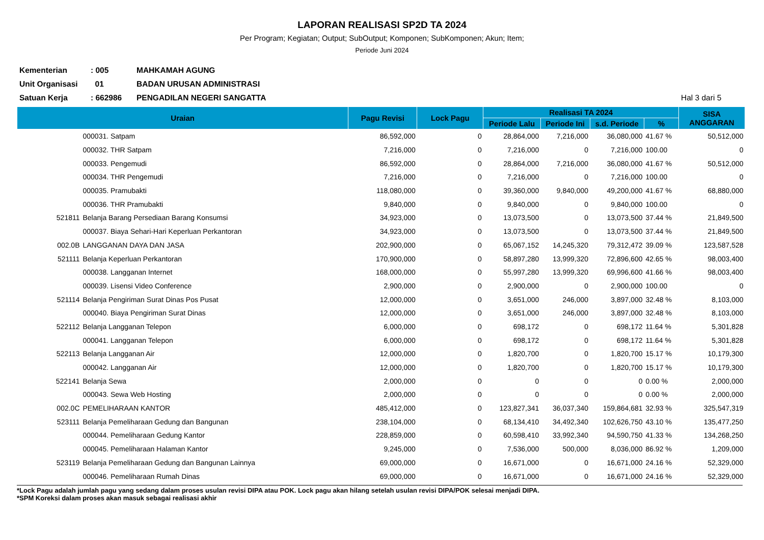LAPORAN REALISASI SP2D TA 2024
Per Program; Kegiatan; Output; SubOutput; Komponen; SubKomponen; Akun; Item;
Periode Juni 2024
Kementerian: 005 MAHKAMAH AGUNG
Unit Organisasi 01 BADAN URUSAN ADMINISTRASI
Satuan Kerja: 662986 PENGADILAN NEGERI SANGATTA Hal 3 dari 5
| Uraian | | Pagu Revisi | Lock Pagu | Realisasi TA 2024 | | | | SISA ANGGARAN |
| --- | --- | --- | --- | --- | --- | --- | --- | --- |
| | | | | Periode Lalu | Periode Ini | s.d. Periode | % | |
| | 000031. Satpam | 86,592,000 | 0 | 28,864,000 | 7,216,000 | 36,080,000 | 41.67 % | 50,512,000 |
| | 000032. THR Satpam | 7,216,000 | 0 | 7,216,000 | 0 | 7,216,000 | 100.00 | 0 |
| | 000033. Pengemudi | 86,592,000 | 0 | 28,864,000 | 7,216,000 | 36,080,000 | 41.67 % | 50,512,000 |
| | 000034. THR Pengemudi | 7,216,000 | 0 | 7,216,000 | 0 | 7,216,000 | 100.00 | 0 |
| | 000035. Pramubakti | 118,080,000 | 0 | 39,360,000 | 9,840,000 | 49,200,000 | 41.67 % | 68,880,000 |
| | 000036. THR Pramubakti | 9,840,000 | 0 | 9,840,000 | 0 | 9,840,000 | 100.00 | 0 |
| 521811 | Belanja Barang Persediaan Barang Konsumsi | 34,923,000 | 0 | 13,073,500 | 0 | 13,073,500 | 37.44 % | 21,849,500 |
| | 000037. Biaya Sehari-Hari Keperluan Perkantoran | 34,923,000 | 0 | 13,073,500 | 0 | 13,073,500 | 37.44 % | 21,849,500 |
| 002.0B | LANGGANAN DAYA DAN JASA | 202,900,000 | 0 | 65,067,152 | 14,245,320 | 79,312,472 | 39.09 % | 123,587,528 |
| 521111 | Belanja Keperluan Perkantoran | 170,900,000 | 0 | 58,897,280 | 13,999,320 | 72,896,600 | 42.65 % | 98,003,400 |
| | 000038. Langganan Internet | 168,000,000 | 0 | 55,997,280 | 13,999,320 | 69,996,600 | 41.66 % | 98,003,400 |
| | 000039. Lisensi Video Conference | 2,900,000 | 0 | 2,900,000 | 0 | 2,900,000 | 100.00 | 0 |
| 521114 | Belanja Pengiriman Surat Dinas Pos Pusat | 12,000,000 | 0 | 3,651,000 | 246,000 | 3,897,000 | 32.48 % | 8,103,000 |
| | 000040. Biaya Pengiriman Surat Dinas | 12,000,000 | 0 | 3,651,000 | 246,000 | 3,897,000 | 32.48 % | 8,103,000 |
| 522112 | Belanja Langganan Telepon | 6,000,000 | 0 | 698,172 | 0 | 698,172 | 11.64 % | 5,301,828 |
| | 000041. Langganan Telepon | 6,000,000 | 0 | 698,172 | 0 | 698,172 | 11.64 % | 5,301,828 |
| 522113 | Belanja Langganan Air | 12,000,000 | 0 | 1,820,700 | 0 | 1,820,700 | 15.17 % | 10,179,300 |
| | 000042. Langganan Air | 12,000,000 | 0 | 1,820,700 | 0 | 1,820,700 | 15.17 % | 10,179,300 |
| 522141 | Belanja Sewa | 2,000,000 | 0 | 0 | 0 | 0 | 0.00 % | 2,000,000 |
| | 000043. Sewa Web Hosting | 2,000,000 | 0 | 0 | 0 | 0 | 0.00 % | 2,000,000 |
| 002.0C | PEMELIHARAAN KANTOR | 485,412,000 | 0 | 123,827,341 | 36,037,340 | 159,864,681 | 32.93 % | 325,547,319 |
| 523111 | Belanja Pemeliharaan Gedung dan Bangunan | 238,104,000 | 0 | 68,134,410 | 34,492,340 | 102,626,750 | 43.10 % | 135,477,250 |
| | 000044. Pemeliharaan Gedung Kantor | 228,859,000 | 0 | 60,598,410 | 33,992,340 | 94,590,750 | 41.33 % | 134,268,250 |
| | 000045. Pemeliharaan Halaman Kantor | 9,245,000 | 0 | 7,536,000 | 500,000 | 8,036,000 | 86.92 % | 1,209,000 |
| 523119 | Belanja Pemeliharaan Gedung dan Bangunan Lainnya | 69,000,000 | 0 | 16,671,000 | 0 | 16,671,000 | 24.16 % | 52,329,000 |
| | 000046. Pemeliharaan Rumah Dinas | 69,000,000 | 0 | 16,671,000 | 0 | 16,671,000 | 24.16 % | 52,329,000 |
*Lock Pagu adalah jumlah pagu yang sedang dalam proses usulan revisi DIPA atau POK. Lock pagu akan hilang setelah usulan revisi DIPA/POK selesai menjadi DIPA.
*SPM Koreksi dalam proses akan masuk sebagai realisasi akhir